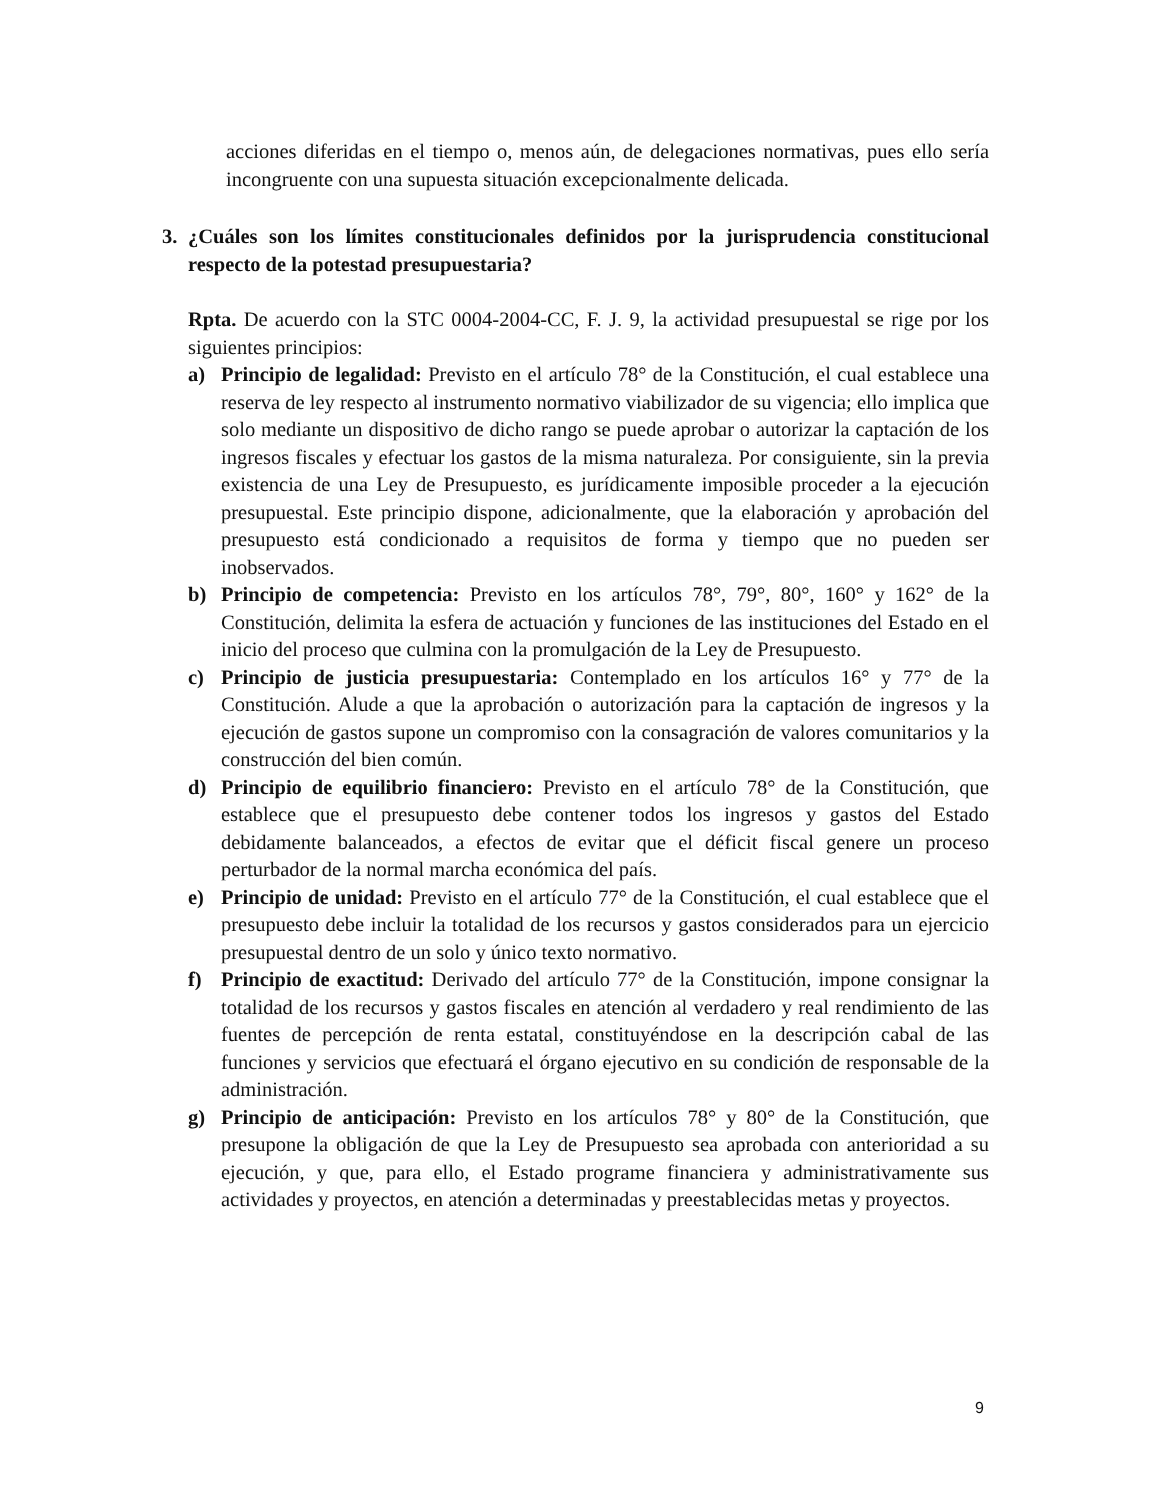acciones diferidas en el tiempo o, menos aún, de delegaciones normativas, pues ello sería incongruente con una supuesta situación excepcionalmente delicada.
3. ¿Cuáles son los límites constitucionales definidos por la jurisprudencia constitucional respecto de la potestad presupuestaria?
Rpta. De acuerdo con la STC 0004-2004-CC, F. J. 9, la actividad presupuestal se rige por los siguientes principios:
a) Principio de legalidad: Previsto en el artículo 78° de la Constitución, el cual establece una reserva de ley respecto al instrumento normativo viabilizador de su vigencia; ello implica que solo mediante un dispositivo de dicho rango se puede aprobar o autorizar la captación de los ingresos fiscales y efectuar los gastos de la misma naturaleza. Por consiguiente, sin la previa existencia de una Ley de Presupuesto, es jurídicamente imposible proceder a la ejecución presupuestal. Este principio dispone, adicionalmente, que la elaboración y aprobación del presupuesto está condicionado a requisitos de forma y tiempo que no pueden ser inobservados.
b) Principio de competencia: Previsto en los artículos 78°, 79°, 80°, 160° y 162° de la Constitución, delimita la esfera de actuación y funciones de las instituciones del Estado en el inicio del proceso que culmina con la promulgación de la Ley de Presupuesto.
c) Principio de justicia presupuestaria: Contemplado en los artículos 16° y 77° de la Constitución. Alude a que la aprobación o autorización para la captación de ingresos y la ejecución de gastos supone un compromiso con la consagración de valores comunitarios y la construcción del bien común.
d) Principio de equilibrio financiero: Previsto en el artículo 78° de la Constitución, que establece que el presupuesto debe contener todos los ingresos y gastos del Estado debidamente balanceados, a efectos de evitar que el déficit fiscal genere un proceso perturbador de la normal marcha económica del país.
e) Principio de unidad: Previsto en el artículo 77° de la Constitución, el cual establece que el presupuesto debe incluir la totalidad de los recursos y gastos considerados para un ejercicio presupuestal dentro de un solo y único texto normativo.
f) Principio de exactitud: Derivado del artículo 77° de la Constitución, impone consignar la totalidad de los recursos y gastos fiscales en atención al verdadero y real rendimiento de las fuentes de percepción de renta estatal, constituyéndose en la descripción cabal de las funciones y servicios que efectuará el órgano ejecutivo en su condición de responsable de la administración.
g) Principio de anticipación: Previsto en los artículos 78° y 80° de la Constitución, que presupone la obligación de que la Ley de Presupuesto sea aprobada con anterioridad a su ejecución, y que, para ello, el Estado programe financiera y administrativamente sus actividades y proyectos, en atención a determinadas y preestablecidas metas y proyectos.
9